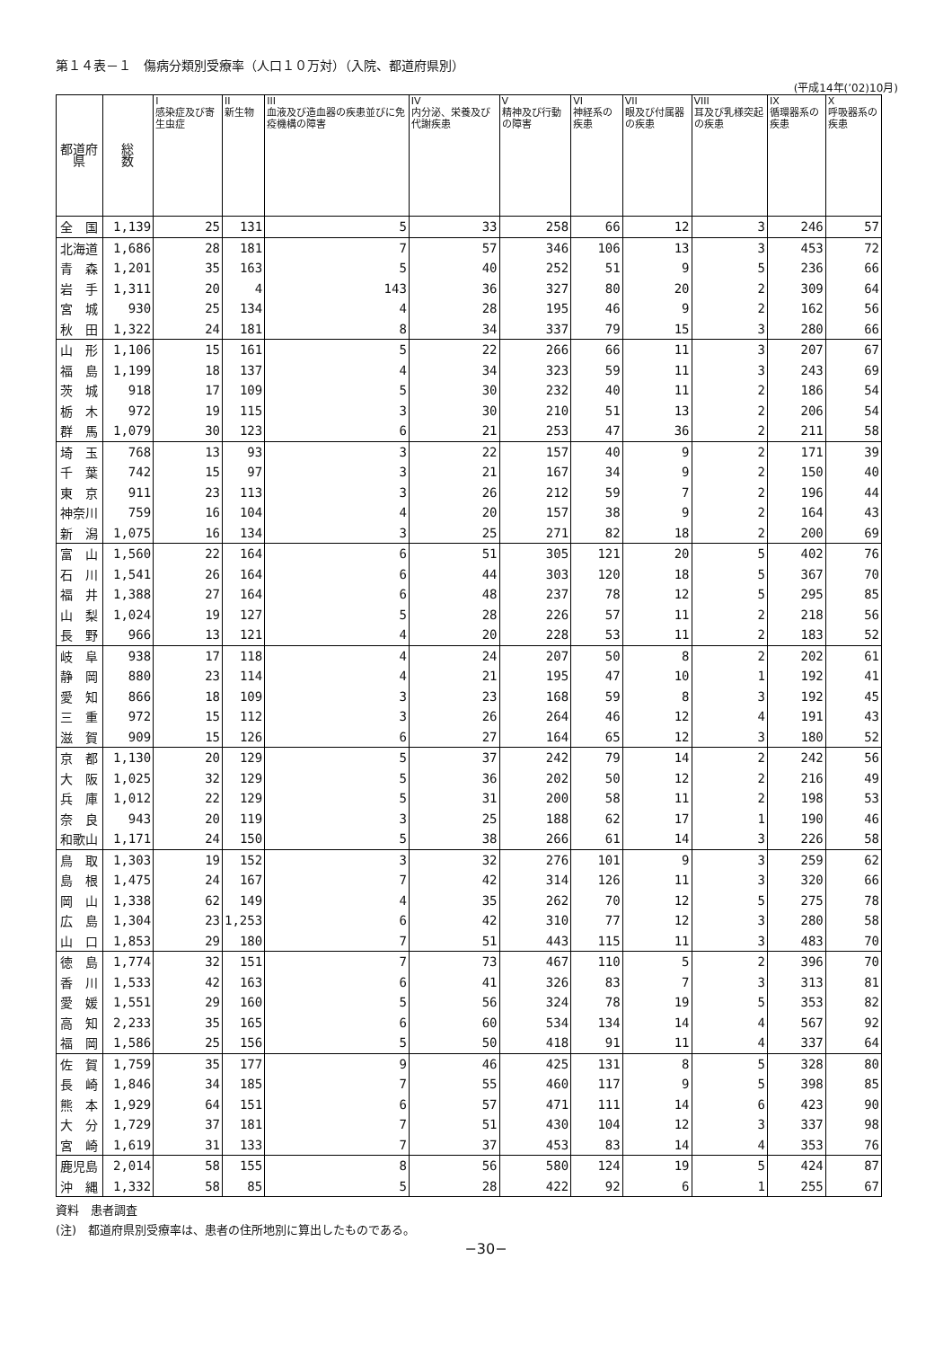第１４表－１　傷病分類別受療率（人口１０万対）（入院、都道府県別）
(平成14年(’02)10月)
| 都道府県 | 総 数 | I 感染症及び寄生虫症 | II 新生物 | III 血液及び造血器の疾患並びに免疫機構の障害 | IV 内分泌、栄養及び代謝疾患 | V 精神及び行動の障害 | VI 神経系の疾患 | VII 眼及び付属器の疾患 | VIII 耳及び乳様突起の疾患 | IX 循環器系の疾患 | X 呼吸器系の疾患 |
| --- | --- | --- | --- | --- | --- | --- | --- | --- | --- | --- | --- |
| 全 国 | 1,139 | 25 | 131 | 5 | 33 | 258 | 66 | 12 | 3 | 246 | 57 |
| 北海道 | 1,686 | 28 | 181 | 7 | 57 | 346 | 106 | 13 | 3 | 453 | 72 |
| 青 森 | 1,201 | 35 | 163 | 5 | 40 | 252 | 51 | 9 | 5 | 236 | 66 |
| 岩 手 | 1,311 | 20 | 4 | 143 | 36 | 327 | 80 | 20 | 2 | 309 | 64 |
| 宮 城 | 930 | 25 | 134 | 4 | 28 | 195 | 46 | 9 | 2 | 162 | 56 |
| 秋 田 | 1,322 | 24 | 181 | 8 | 34 | 337 | 79 | 15 | 3 | 280 | 66 |
| 山 形 | 1,106 | 15 | 161 | 5 | 22 | 266 | 66 | 11 | 3 | 207 | 67 |
| 福 島 | 1,199 | 18 | 137 | 4 | 34 | 323 | 59 | 11 | 3 | 243 | 69 |
| 茨 城 | 918 | 17 | 109 | 5 | 30 | 232 | 40 | 11 | 2 | 186 | 54 |
| 栃 木 | 972 | 19 | 115 | 3 | 30 | 210 | 51 | 13 | 2 | 206 | 54 |
| 群 馬 | 1,079 | 30 | 123 | 6 | 21 | 253 | 47 | 36 | 2 | 211 | 58 |
| 埼 玉 | 768 | 13 | 93 | 3 | 22 | 157 | 40 | 9 | 2 | 171 | 39 |
| 千 葉 | 742 | 15 | 97 | 3 | 21 | 167 | 34 | 9 | 2 | 150 | 40 |
| 東 京 | 911 | 23 | 113 | 3 | 26 | 212 | 59 | 7 | 2 | 196 | 44 |
| 神奈川 | 759 | 16 | 104 | 4 | 20 | 157 | 38 | 9 | 2 | 164 | 43 |
| 新 潟 | 1,075 | 16 | 134 | 3 | 25 | 271 | 82 | 18 | 2 | 200 | 69 |
| 富 山 | 1,560 | 22 | 164 | 6 | 51 | 305 | 121 | 20 | 5 | 402 | 76 |
| 石 川 | 1,541 | 26 | 164 | 6 | 44 | 303 | 120 | 18 | 5 | 367 | 70 |
| 福 井 | 1,388 | 27 | 164 | 6 | 48 | 237 | 78 | 12 | 5 | 295 | 85 |
| 山 梨 | 1,024 | 19 | 127 | 5 | 28 | 226 | 57 | 11 | 2 | 218 | 56 |
| 長 野 | 966 | 13 | 121 | 4 | 20 | 228 | 53 | 11 | 2 | 183 | 52 |
| 岐 阜 | 938 | 17 | 118 | 4 | 24 | 207 | 50 | 8 | 2 | 202 | 61 |
| 静 岡 | 880 | 23 | 114 | 4 | 21 | 195 | 47 | 10 | 1 | 192 | 41 |
| 愛 知 | 866 | 18 | 109 | 3 | 23 | 168 | 59 | 8 | 3 | 192 | 45 |
| 三 重 | 972 | 15 | 112 | 3 | 26 | 264 | 46 | 12 | 4 | 191 | 43 |
| 滋 賀 | 909 | 15 | 126 | 6 | 27 | 164 | 65 | 12 | 3 | 180 | 52 |
| 京 都 | 1,130 | 20 | 129 | 5 | 37 | 242 | 79 | 14 | 2 | 242 | 56 |
| 大 阪 | 1,025 | 32 | 129 | 5 | 36 | 202 | 50 | 12 | 2 | 216 | 49 |
| 兵 庫 | 1,012 | 22 | 129 | 5 | 31 | 200 | 58 | 11 | 2 | 198 | 53 |
| 奈 良 | 943 | 20 | 119 | 3 | 25 | 188 | 62 | 17 | 1 | 190 | 46 |
| 和歌山 | 1,171 | 24 | 150 | 5 | 38 | 266 | 61 | 14 | 3 | 226 | 58 |
| 鳥 取 | 1,303 | 19 | 152 | 3 | 32 | 276 | 101 | 9 | 3 | 259 | 62 |
| 島 根 | 1,475 | 24 | 167 | 7 | 42 | 314 | 126 | 11 | 3 | 320 | 66 |
| 岡 山 | 1,338 | 62 | 149 | 4 | 35 | 262 | 70 | 12 | 5 | 275 | 78 |
| 広 島 | 1,304 | 23 | 1,253 | 6 | 42 | 310 | 77 | 12 | 3 | 280 | 58 |
| 山 口 | 1,853 | 29 | 180 | 7 | 51 | 443 | 115 | 11 | 3 | 483 | 70 |
| 徳 島 | 1,774 | 32 | 151 | 7 | 73 | 467 | 110 | 5 | 2 | 396 | 70 |
| 香 川 | 1,533 | 42 | 163 | 6 | 41 | 326 | 83 | 7 | 3 | 313 | 81 |
| 愛 媛 | 1,551 | 29 | 160 | 5 | 56 | 324 | 78 | 19 | 5 | 353 | 82 |
| 高 知 | 2,233 | 35 | 165 | 6 | 60 | 534 | 134 | 14 | 4 | 567 | 92 |
| 福 岡 | 1,586 | 25 | 156 | 5 | 50 | 418 | 91 | 11 | 4 | 337 | 64 |
| 佐 賀 | 1,759 | 35 | 177 | 9 | 46 | 425 | 131 | 8 | 5 | 328 | 80 |
| 長 崎 | 1,846 | 34 | 185 | 7 | 55 | 460 | 117 | 9 | 5 | 398 | 85 |
| 熊 本 | 1,929 | 64 | 151 | 6 | 57 | 471 | 111 | 14 | 6 | 423 | 90 |
| 大 分 | 1,729 | 37 | 181 | 7 | 51 | 430 | 104 | 12 | 3 | 337 | 98 |
| 宮 崎 | 1,619 | 31 | 133 | 7 | 37 | 453 | 83 | 14 | 4 | 353 | 76 |
| 鹿児島 | 2,014 | 58 | 155 | 8 | 56 | 580 | 124 | 19 | 5 | 424 | 87 |
| 沖 縄 | 1,332 | 58 | 85 | 5 | 28 | 422 | 92 | 6 | 1 | 255 | 67 |
資料　患者調査
(注)　都道府県別受療率は、患者の住所地別に算出したものである。
−30−